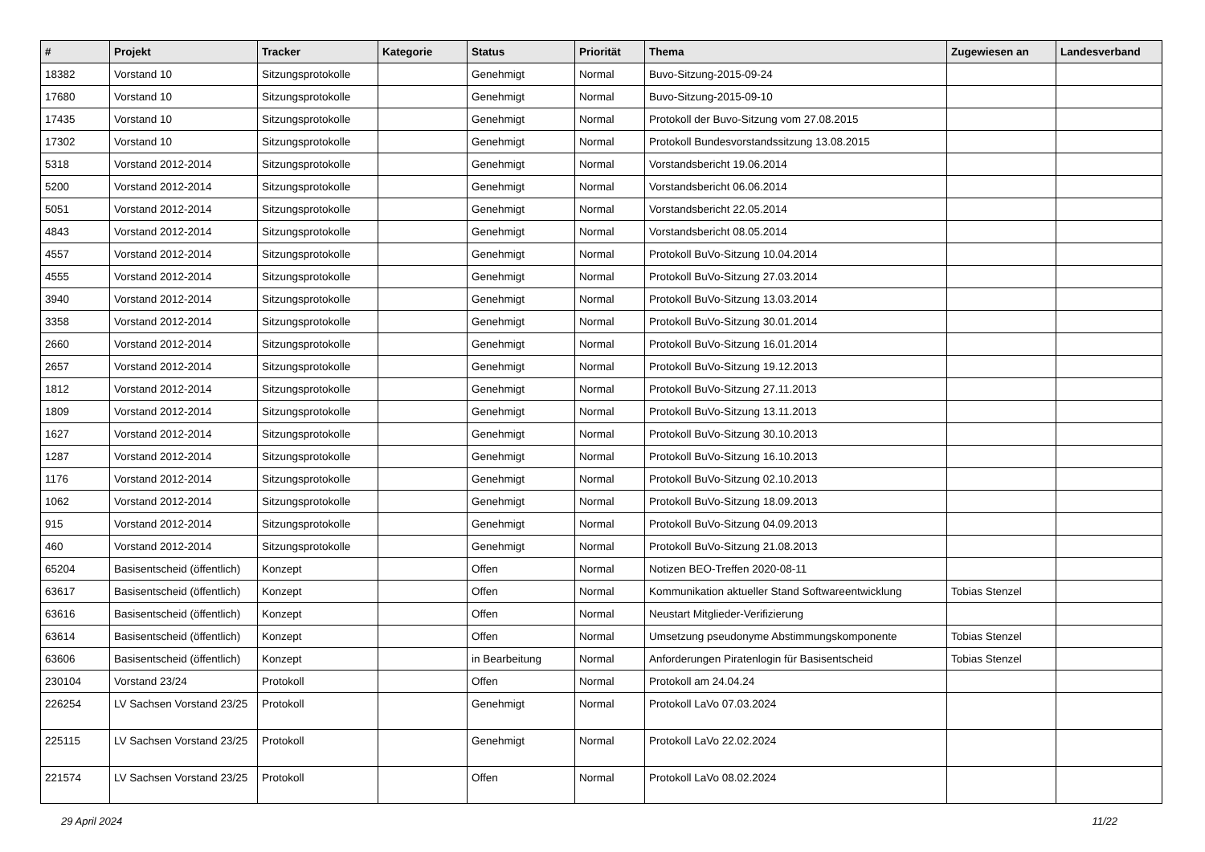| # | Projekt | Tracker | Kategorie | Status | Priorität | Thema | Zugewiesen an | Landesverband |
| --- | --- | --- | --- | --- | --- | --- | --- | --- |
| 18382 | Vorstand 10 | Sitzungsprotokolle | | Genehmigt | Normal | Buvo-Sitzung-2015-09-24 | | |
| 17680 | Vorstand 10 | Sitzungsprotokolle | | Genehmigt | Normal | Buvo-Sitzung-2015-09-10 | | |
| 17435 | Vorstand 10 | Sitzungsprotokolle | | Genehmigt | Normal | Protokoll der Buvo-Sitzung vom 27.08.2015 | | |
| 17302 | Vorstand 10 | Sitzungsprotokolle | | Genehmigt | Normal | Protokoll Bundesvorstandssitzung 13.08.2015 | | |
| 5318 | Vorstand 2012-2014 | Sitzungsprotokolle | | Genehmigt | Normal | Vorstandsbericht 19.06.2014 | | |
| 5200 | Vorstand 2012-2014 | Sitzungsprotokolle | | Genehmigt | Normal | Vorstandsbericht 06.06.2014 | | |
| 5051 | Vorstand 2012-2014 | Sitzungsprotokolle | | Genehmigt | Normal | Vorstandsbericht 22.05.2014 | | |
| 4843 | Vorstand 2012-2014 | Sitzungsprotokolle | | Genehmigt | Normal | Vorstandsbericht 08.05.2014 | | |
| 4557 | Vorstand 2012-2014 | Sitzungsprotokolle | | Genehmigt | Normal | Protokoll BuVo-Sitzung 10.04.2014 | | |
| 4555 | Vorstand 2012-2014 | Sitzungsprotokolle | | Genehmigt | Normal | Protokoll BuVo-Sitzung 27.03.2014 | | |
| 3940 | Vorstand 2012-2014 | Sitzungsprotokolle | | Genehmigt | Normal | Protokoll BuVo-Sitzung 13.03.2014 | | |
| 3358 | Vorstand 2012-2014 | Sitzungsprotokolle | | Genehmigt | Normal | Protokoll BuVo-Sitzung 30.01.2014 | | |
| 2660 | Vorstand 2012-2014 | Sitzungsprotokolle | | Genehmigt | Normal | Protokoll BuVo-Sitzung 16.01.2014 | | |
| 2657 | Vorstand 2012-2014 | Sitzungsprotokolle | | Genehmigt | Normal | Protokoll BuVo-Sitzung 19.12.2013 | | |
| 1812 | Vorstand 2012-2014 | Sitzungsprotokolle | | Genehmigt | Normal | Protokoll BuVo-Sitzung 27.11.2013 | | |
| 1809 | Vorstand 2012-2014 | Sitzungsprotokolle | | Genehmigt | Normal | Protokoll BuVo-Sitzung 13.11.2013 | | |
| 1627 | Vorstand 2012-2014 | Sitzungsprotokolle | | Genehmigt | Normal | Protokoll BuVo-Sitzung 30.10.2013 | | |
| 1287 | Vorstand 2012-2014 | Sitzungsprotokolle | | Genehmigt | Normal | Protokoll BuVo-Sitzung 16.10.2013 | | |
| 1176 | Vorstand 2012-2014 | Sitzungsprotokolle | | Genehmigt | Normal | Protokoll BuVo-Sitzung 02.10.2013 | | |
| 1062 | Vorstand 2012-2014 | Sitzungsprotokolle | | Genehmigt | Normal | Protokoll BuVo-Sitzung 18.09.2013 | | |
| 915 | Vorstand 2012-2014 | Sitzungsprotokolle | | Genehmigt | Normal | Protokoll BuVo-Sitzung 04.09.2013 | | |
| 460 | Vorstand 2012-2014 | Sitzungsprotokolle | | Genehmigt | Normal | Protokoll BuVo-Sitzung 21.08.2013 | | |
| 65204 | Basisentscheid (öffentlich) | Konzept | | Offen | Normal | Notizen BEO-Treffen 2020-08-11 | | |
| 63617 | Basisentscheid (öffentlich) | Konzept | | Offen | Normal | Kommunikation aktueller Stand Softwareentwicklung | Tobias Stenzel | |
| 63616 | Basisentscheid (öffentlich) | Konzept | | Offen | Normal | Neustart Mitglieder-Verifizierung | | |
| 63614 | Basisentscheid (öffentlich) | Konzept | | Offen | Normal | Umsetzung pseudonyme Abstimmungskomponente | Tobias Stenzel | |
| 63606 | Basisentscheid (öffentlich) | Konzept | | in Bearbeitung | Normal | Anforderungen Piratenlogin für Basisentscheid | Tobias Stenzel | |
| 230104 | Vorstand 23/24 | Protokoll | | Offen | Normal | Protokoll am 24.04.24 | | |
| 226254 | LV Sachsen Vorstand 23/25 | Protokoll | | Genehmigt | Normal | Protokoll LaVo 07.03.2024 | | |
| 225115 | LV Sachsen Vorstand 23/25 | Protokoll | | Genehmigt | Normal | Protokoll LaVo 22.02.2024 | | |
| 221574 | LV Sachsen Vorstand 23/25 | Protokoll | | Offen | Normal | Protokoll LaVo 08.02.2024 | | |
29 April 2024 11/22